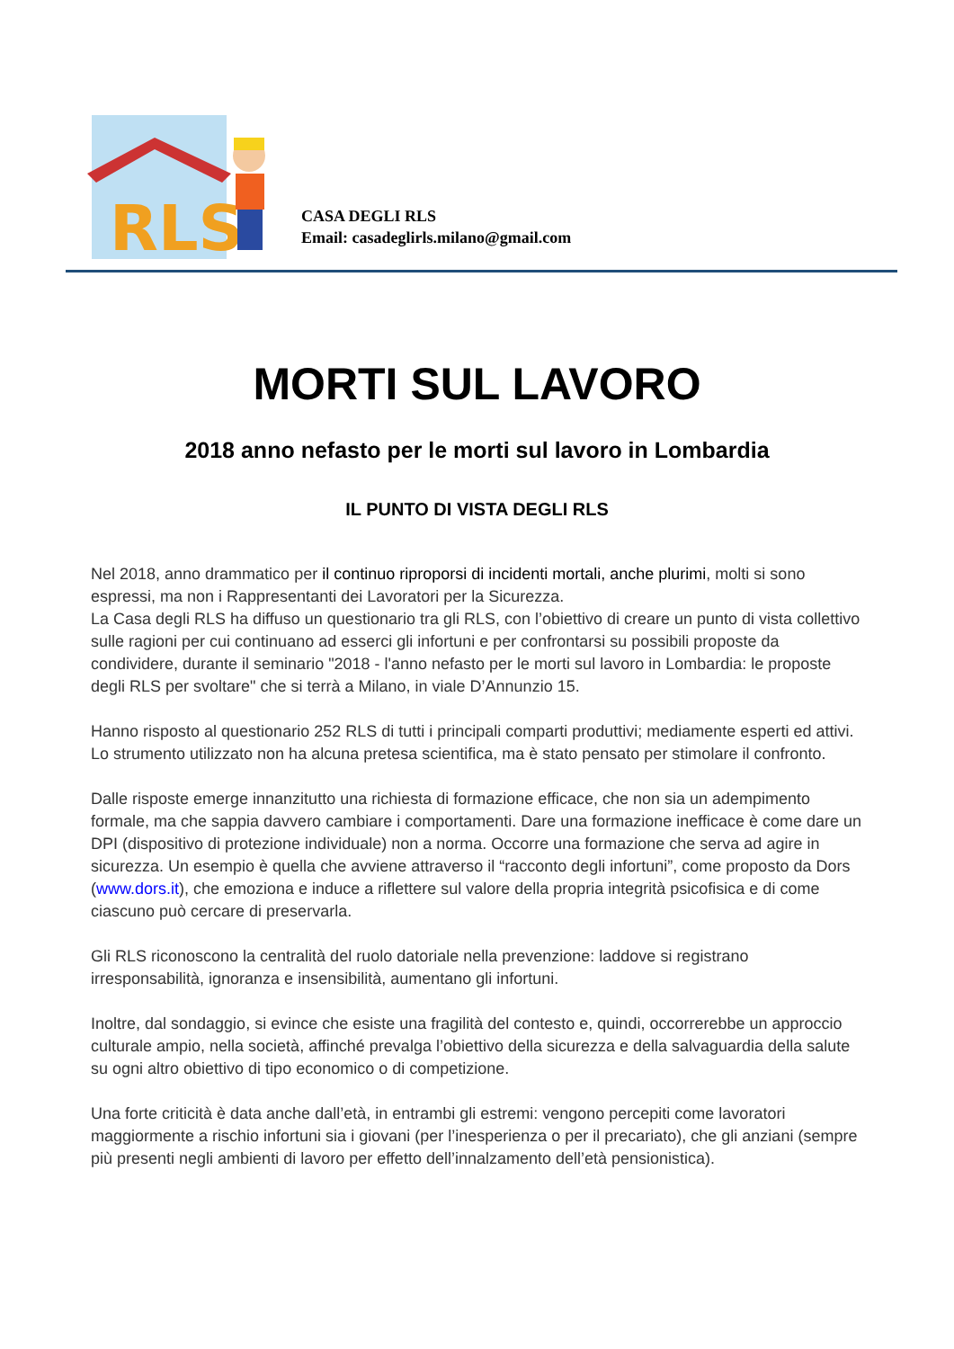RLS
CASA DEGLI RLS
Email: casadeglirls.milano@gmail.com
MORTI SUL LAVORO
2018 anno nefasto per le morti sul lavoro in Lombardia
IL PUNTO DI VISTA DEGLI RLS
Nel 2018, anno drammatico per il continuo riproporsi di incidenti mortali, anche plurimi, molti si sono espressi, ma non i Rappresentanti dei Lavoratori per la Sicurezza.
La Casa degli RLS ha diffuso un questionario tra gli RLS, con l’obiettivo di creare un punto di vista collettivo sulle ragioni per cui continuano ad esserci gli infortuni e per confrontarsi su possibili proposte da condividere, durante il seminario "2018 - l'anno nefasto per le morti sul lavoro in Lombardia: le proposte degli RLS per svoltare" che si terrà a Milano, in viale D’Annunzio 15.
Hanno risposto al questionario 252 RLS di tutti i principali comparti produttivi; mediamente esperti ed attivi. Lo strumento utilizzato non ha alcuna pretesa scientifica, ma è stato pensato per stimolare il confronto.
Dalle risposte emerge innanzitutto una richiesta di formazione efficace, che non sia un adempimento formale, ma che sappia davvero cambiare i comportamenti. Dare una formazione inefficace è come dare un DPI (dispositivo di protezione individuale) non a norma. Occorre una formazione che serva ad agire in sicurezza. Un esempio è quella che avviene attraverso il “racconto degli infortuni”, come proposto da Dors (www.dors.it), che emoziona e induce a riflettere sul valore della propria integrità psicofisica e di come ciascuno può cercare di preservarla.
Gli RLS riconoscono la centralità del ruolo datoriale nella prevenzione: laddove si registrano irresponsabilità, ignoranza e insensibilità, aumentano gli infortuni.
Inoltre, dal sondaggio, si evince che esiste una fragilità del contesto e, quindi, occorrerebbe un approccio culturale ampio, nella società, affinché prevalga l’obiettivo della sicurezza e della salvaguardia della salute su ogni altro obiettivo di tipo economico o di competizione.
Una forte criticità è data anche dall’età, in entrambi gli estremi: vengono percepiti come lavoratori maggiormente a rischio infortuni sia i giovani (per l’inesperienza o per il precariato), che gli anziani (sempre più presenti negli ambienti di lavoro per effetto dell’innalzamento dell’età pensionistica).